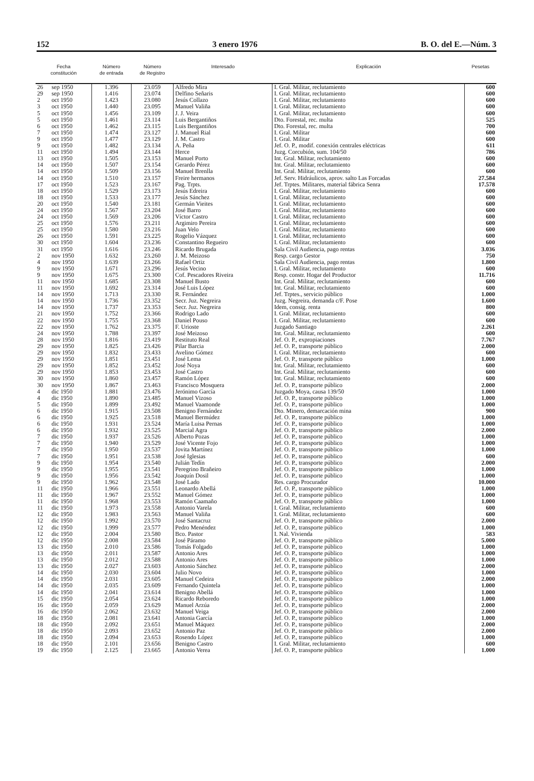152 3 enero 1976 B. O. del E.—Núm. 3
| Fecha constitución | | Número de entrada | Número de Registro | Interesado | Explicación | Pesetas |
| --- | --- | --- | --- | --- | --- | --- |
| 26 | sep 1950 | 1.396 | 23.059 | Alfredo Mira | I. Gral. Militar, reclutamiento | 600 |
| 29 | sep 1950 | 1.416 | 23.074 | Delfino Señaris | I. Gral. Militar, reclutamiento | 600 |
| 2 | oct 1950 | 1.423 | 23.080 | Jesús Collazo | I. Gral. Militar, reclutamiento | 600 |
| 3 | oct 1950 | 1.440 | 23.095 | Manuel Valiña | I. Gral. Militar, reclutamiento | 600 |
| 5 | oct 1950 | 1.456 | 23.109 | J. J. Veira | I. Gral. Militar, reclutamiento | 600 |
| 5 | oct 1950 | 1.461 | 23.114 | Luis Bergantiños | Dto. Forestal, rec. multa | 525 |
| 6 | oct 1950 | 1.462 | 23.115 | Luis Bergantiños | Dto. Forestal, rec. multa | 700 |
| 7 | oct 1950 | 1.474 | 23.127 | J. Manuel Rial | I. Gral. Militar | 600 |
| 9 | oct 1950 | 1.477 | 23.129 | J. M. Castro | I. Gral. Militar | 600 |
| 9 | oct 1950 | 1.482 | 23.134 | A. Peña | Jef. O. P., modif. conexión centrales eléctricas | 611 |
| 11 | oct 1950 | 1.494 | 23.144 | Herce | Juzg. Corcubión, sum. 104/50 | 786 |
| 13 | oct 1950 | 1.505 | 23.153 | Manuel Porto | Int. Gral. Militar, reclutamiento | 600 |
| 14 | oct 1950 | 1.507 | 23.154 | Gerardo Pérez | Int. Gral. Militar, reclutamiento | 600 |
| 14 | oct 1950 | 1.509 | 23.156 | Manuel Brenlla | Int. Gral. Militar, reclutamiento | 600 |
| 14 | oct 1950 | 1.510 | 23.157 | Freire hermanos | Jef. Serv. Hidráulicos, aprov. salto Las Forcadas | 27.584 |
| 17 | oct 1950 | 1.523 | 23.167 | Pag. Trpts. | Jef. Trptes. Militares, material fábrica Senra | 17.578 |
| 18 | oct 1950 | 1.529 | 23.173 | Jesús Edreira | I. Gral. Militar, reclutamiento | 600 |
| 18 | oct 1950 | 1.533 | 23.177 | Jesús Sánchez | I. Gral. Militar, reclutamiento | 600 |
| 20 | oct 1950 | 1.540 | 23.181 | Germán Vieites | I. Gral. Militar, reclutamiento | 600 |
| 24 | oct 1950 | 1.567 | 23.204 | José Barro | I. Gral. Militar, reclutamiento | 600 |
| 24 | oct 1950 | 1.569 | 23.206 | Víctor Castro | I. Gral. Militar, reclutamiento | 600 |
| 25 | oct 1950 | 1.576 | 23.211 | Argimiro Pereira | I. Gral. Militar, reclutamiento | 600 |
| 25 | oct 1950 | 1.580 | 23.216 | Juan Velo | I. Gral. Militar, reclutamiento | 600 |
| 26 | oct 1950 | 1.591 | 23.225 | Rogelio Vázquez | I. Gral. Militar, reclutamiento | 600 |
| 30 | oct 1950 | 1.604 | 23.236 | Constantino Regueiro | I. Gral. Militar, reclutamiento | 600 |
| 31 | oct 1950 | 1.616 | 23.246 | Ricardo Brugada | Sala Civil Audiencia, pago rentas | 3.036 |
| 2 | nov 1950 | 1.632 | 23.260 | J. M. Meizoso | Resp. cargo Gestor | 750 |
| 4 | nov 1950 | 1.639 | 23.266 | Rafael Ortiz | Sala Civil Audiencia, pago rentas | 1.800 |
| 9 | nov 1950 | 1.671 | 23.296 | Jesús Vecino | I. Gral. Militar, reclutamiento | 600 |
| 9 | nov 1950 | 1.675 | 23.300 | Cof. Pescadores Riveira | Resp. constr. Hogar del Productor | 11.716 |
| 11 | nov 1950 | 1.685 | 23.308 | Manuel Busto | Int. Gral. Militar, reclutamiento | 600 |
| 11 | nov 1950 | 1.692 | 23.314 | José Luis López | Int. Gral. Militar, reclutamiento | 600 |
| 14 | nov 1950 | 1.713 | 23.330 | R. Fernández | Jef. Trptes., servicio público | 1.000 |
| 14 | nov 1950 | 1.736 | 23.352 | Secr. Juz. Negreira | Juzg. Negreira, demanda c/F. Pose | 1.600 |
| 14 | nov 1950 | 1.737 | 23.353 | Secr. Juz. Negreira | Idem, consig. renta | 800 |
| 21 | nov 1950 | 1.752 | 23.366 | Rodrigo Lado | I. Gral. Militar, reclutamiento | 600 |
| 22 | nov 1950 | 1.755 | 23.368 | Daniel Pouso | I. Gral. Militar, reclutamiento | 600 |
| 22 | nov 1950 | 1.762 | 23.375 | F. Urioste | Juzgado Santiago | 2.261 |
| 24 | nov 1950 | 1.788 | 23.397 | José Meizoso | Int. Gral. Militar, reclutamiento | 600 |
| 28 | nov 1950 | 1.816 | 23.419 | Restituto Real | Jef. O. P., expropiaciones | 7.767 |
| 29 | nov 1950 | 1.825 | 23.426 | Pilar Barcia | Jef. O. P., transporte público | 2.000 |
| 29 | nov 1950 | 1.832 | 23.433 | Avelino Gómez | I. Gral. Militar, reclutamiento | 600 |
| 29 | nov 1950 | 1.851 | 23.451 | José Lema | Jef. O. P., transporte público | 1.000 |
| 29 | nov 1950 | 1.852 | 23.452 | José Noya | Int. Gral. Militar, reclutamiento | 600 |
| 29 | nov 1950 | 1.853 | 23.453 | José Castro | Int. Gral. Militar, reclutamiento | 600 |
| 30 | nov 1950 | 1.860 | 23.457 | Ramón López | Int. Gral. Militar, reclutamiento | 600 |
| 30 | nov 1950 | 1.867 | 23.463 | Francisco Mosquera | Jef. O. P., transporte público | 2.000 |
| 4 | dic 1950 | 1.881 | 23.476 | Jerónimo García | Juzgado Moya, causa 139/50 | 1.000 |
| 4 | dic 1950 | 1.890 | 23.485 | Manuel Vizoso | Jef. O. P., transporte público | 1.000 |
| 5 | dic 1950 | 1.899 | 23.492 | Manuel Vaamonde | Jef. O. P., transporte público | 1.000 |
| 6 | dic 1950 | 1.915 | 23.508 | Benigno Fernández | Dto. Minero, demarcación mina | 900 |
| 6 | dic 1950 | 1.925 | 23.518 | Manuel Bermúdez | Jef. O. P., transporte público | 1.000 |
| 6 | dic 1950 | 1.931 | 23.524 | María Luisa Pernas | Jef. O. P., transporte público | 1.000 |
| 6 | dic 1950 | 1.932 | 23.525 | Marcial Agra | Jef. O. P., transporte público | 2.000 |
| 7 | dic 1950 | 1.937 | 23.526 | Alberto Pozas | Jef. O. P., transporte público | 1.000 |
| 7 | dic 1950 | 1.940 | 23.529 | José Vicente Fojo | Jef. O. P., transporte público | 1.000 |
| 7 | dic 1950 | 1.950 | 23.537 | Jovita Martínez | Jef. O. P., transporte público | 1.000 |
| 7 | dic 1950 | 1.951 | 23.538 | José Iglesias | Jef. O. P., transporte público | 600 |
| 9 | dic 1950 | 1.954 | 23.540 | Julián Tedín | Jef. O. P., transporte público | 2.000 |
| 9 | dic 1950 | 1.955 | 23.541 | Peregrino Brañeiro | Jef. O. P., transporte público | 1.000 |
| 9 | dic 1950 | 1.956 | 23.542 | Joaquín Dosil | Jef. O. P., transporte público | 1.000 |
| 9 | dic 1950 | 1.962 | 23.548 | José Lado | Res. cargo Procurador | 10.000 |
| 11 | dic 1950 | 1.966 | 23.551 | Leonardo Abellá | Jef. O. P., transporte público | 1.000 |
| 11 | dic 1950 | 1.967 | 23.552 | Manuel Gómez | Jef. O. P., transporte público | 1.000 |
| 11 | dic 1950 | 1.968 | 23.553 | Ramón Caamaño | Jef. O. P., transporte público | 1.000 |
| 11 | dic 1950 | 1.973 | 23.558 | Antonio Varela | I. Gral. Militar, reclutamiento | 600 |
| 12 | dic 1950 | 1.983 | 23.563 | Manuel Valiña | I. Gral. Militar, reclutamiento | 600 |
| 12 | dic 1950 | 1.992 | 23.570 | José Santacruz | Jef. O. P., transporte público | 2.000 |
| 12 | dic 1950 | 1.999 | 23.577 | Pedro Menéndez | Jef. O. P., transporte público | 1.000 |
| 12 | dic 1950 | 2.004 | 23.580 | Bco. Pastor | I. Nal. Vivienda | 583 |
| 12 | dic 1950 | 2.008 | 23.584 | José Páramo | Jef. O. P., transporte público | 5.000 |
| 13 | dic 1950 | 2.010 | 23.586 | Tomás Folgado | Jef. O. P., transporte público | 1.000 |
| 13 | dic 1950 | 2.011 | 23.587 | Antonio Ares | Jef. O. P., transporte público | 1.000 |
| 13 | dic 1950 | 2.012 | 23.588 | Antonio Ares | Jef. O. P., transporte público | 1.000 |
| 13 | dic 1950 | 2.027 | 23.603 | Antonio Sánchez | Jef. O. P., transporte público | 2.000 |
| 14 | dic 1950 | 2.030 | 23.604 | Julio Novo | Jef. O. P., transporte público | 1.000 |
| 14 | dic 1950 | 2.031 | 23.605 | Manuel Cedeira | Jef. O. P., transporte público | 2.000 |
| 14 | dic 1950 | 2.035 | 23.609 | Fernando Quintela | Jef. O. P., transporte público | 1.000 |
| 14 | dic 1950 | 2.041 | 23.614 | Benigno Abellá | Jef. O. P., transporte público | 1.000 |
| 15 | dic 1950 | 2.054 | 23.624 | Ricardo Reboredo | Jef. O. P., transporte público | 1.000 |
| 16 | dic 1950 | 2.059 | 23.629 | Manuel Arzúa | Jef. O. P., transporte público | 2.000 |
| 16 | dic 1950 | 2.062 | 23.632 | Manuel Veiga | Jef. O. P., transporte público | 2.000 |
| 18 | dic 1950 | 2.081 | 23.641 | Antonia García | Jef. O. P., transporte público | 1.000 |
| 18 | dic 1950 | 2.092 | 23.651 | Manuel Máquez | Jef. O. P., transporte público | 2.000 |
| 18 | dic 1950 | 2.093 | 23.652 | Antonio Paz | Jef. O. P., transporte público | 2.000 |
| 18 | dic 1950 | 2.094 | 23.653 | Rosendo López | Jef. O. P., transporte público | 1.000 |
| 18 | dic 1950 | 2.101 | 23.656 | Benigno Castro | I. Gral. Militar, reclutamiento | 600 |
| 19 | dic 1950 | 2.125 | 23.665 | Antonio Verea | Jef. O. P., transporte público | 1.000 |